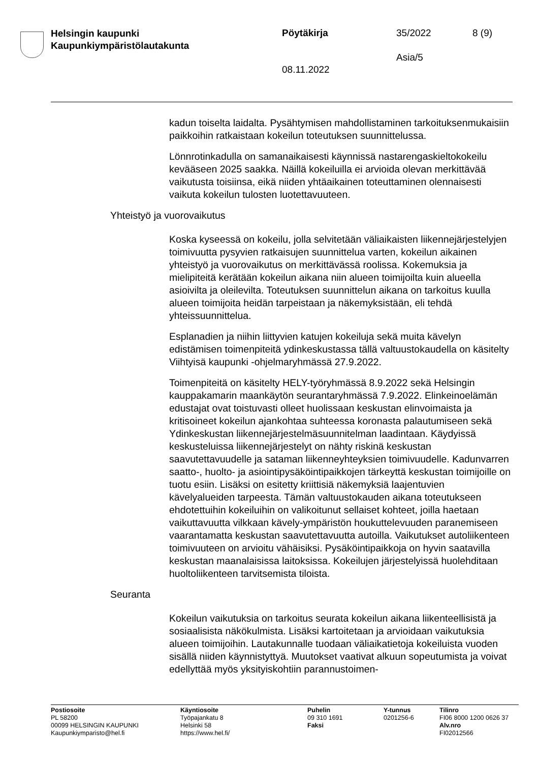Helsingin kaupunki
Kaupunkiympäristölautakunta
Pöytäkirja 35/2022 8 (9)
Asia/5
08.11.2022
kadun toiselta laidalta. Pysähtymisen mahdollistaminen tarkoituksen­mukaisiin paikkoihin ratkaistaan kokeilun toteutuksen suunnittelussa.
Lönnrotinkadulla on samanaikaisesti käynnissä nastarengaskieltokokei­lu kevääseen 2025 saakka. Näillä kokeiluilla ei arvioida olevan merkit­tävää vaikutusta toisiinsa, eikä niiden yhtäaikainen toteuttaminen olen­naisesti vaikuta kokeilun tulosten luotettavuuteen.
Yhteistyö ja vuorovaikutus
Koska kyseessä on kokeilu, jolla selvitetään väliaikaisten liikennejärjes­telyjen toimivuutta pysyvien ratkaisujen suunnittelua varten, kokeilun aikainen yhteistyö ja vuorovaikutus on merkittävässä roolissa. Koke­muksia ja mielipiteitä kerätään kokeilun aikana niin alueen toimijoilta kuin alueella asioivilta ja oleilevilta. Toteutuksen suunnittelun aikana on tarkoitus kuulla alueen toimijoita heidän tarpeistaan ja näkemyksistään, eli tehdä yhteissuunnittelua.
Esplanadien ja niihin liittyvien katujen kokeiluja sekä muita kävelyn edistämisen toimenpiteitä ydinkeskustassa tällä valtuustokaudella on käsitelty Viihtyisä kaupunki -ohjelmaryhmässä 27.9.2022.
Toimenpiteitä on käsitelty HELY-työryhmässä 8.9.2022 sekä Helsingin kauppakamarin maankäytön seurantaryhmässä 7.9.2022. Elinkeinoe­lämän edustajat ovat toistuvasti olleet huolissaan keskustan elinvoi­maista ja kritisoineet kokeilun ajankohtaa suhteessa koronasta palau­tumiseen sekä Ydinkeskustan liikennejärjestelmäsuunnitelman laadin­taan. Käydyissä keskusteluissa liikennejärjestelyt on nähty riskinä kes­kustan saavutettavuudelle ja sataman liikenneyhteyksien toimivuudelle. Kadunvarren saatto-, huolto- ja asiointipysäköintipaikkojen tärkeyttä keskustan toimijoille on tuotu esiin. Lisäksi on esitetty kriittisiä näke­myksiä laajentuvien kävelyalueiden tarpeesta. Tämän valtuustokauden aikana toteutukseen ehdotettuihin kokeiluihin on valikoitunut sellaiset kohteet, joilla haetaan vaikuttavuutta vilkkaan kävely-ympäristön hou­kuttelevuuden paranemiseen vaarantamatta keskustan saavutettavuut­ta autoilla. Vaikutukset autoliikenteen toimivuuteen on arvioitu vähäi­siksi. Pysäköintipaikkoja on hyvin saatavilla keskustan maanalaisissa laitoksissa. Kokeilujen järjestelyissä huolehditaan huoltoliikenteen tar­vitsemista tiloista.
Seuranta
Kokeilun vaikutuksia on tarkoitus seurata kokeilun aikana liikenteellisis­tä ja sosiaalisista näkökulmista. Lisäksi kartoitetaan ja arvioidaan vai­kutuksia alueen toimijoihin. Lautakunnalle tuodaan väliaikatietoja kokei­luista vuoden sisällä niiden käynnistyttyä. Muutokset vaativat alkuun sopeutumista ja voivat edellyttää myös yksityiskohtiin parannustoimen-
Postiosoite
PL 58200
00099 HELSINGIN KAUPUNKI
Kaupunkiymparisto@hel.fi
Käyntiosoite
Työpajankatu 8
Helsinki 58
https://www.hel.fi/
Puhelin
09 310 1691
Faksi
Y-tunnus
0201256-6
Tilinro
FI06 8000 1200 0626 37
Alv.nro
FI02012566